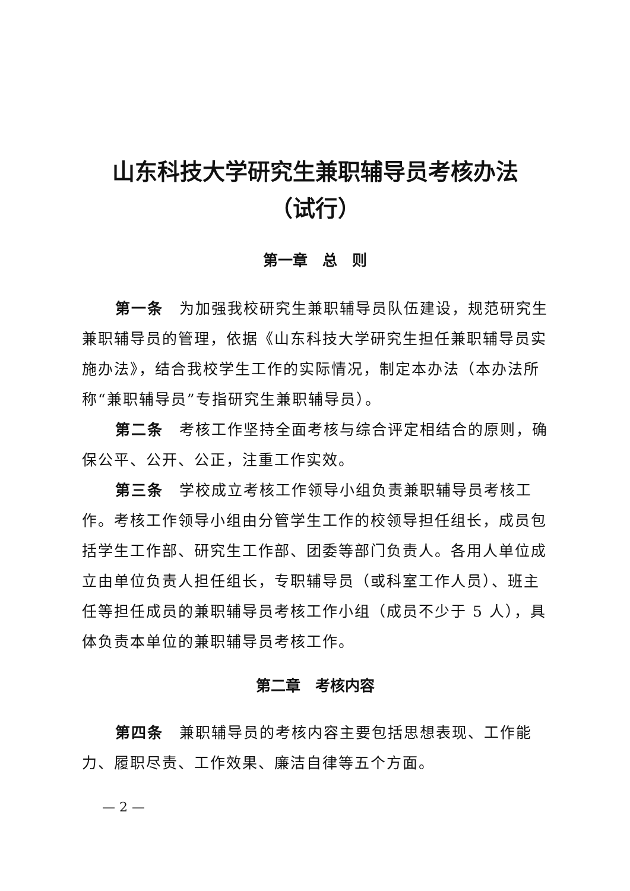山东科技大学研究生兼职辅导员考核办法
（试行）
第一章　总　则
第一条　为加强我校研究生兼职辅导员队伍建设，规范研究生兼职辅导员的管理，依据《山东科技大学研究生担任兼职辅导员实施办法》，结合我校学生工作的实际情况，制定本办法（本办法所称“兼职辅导员”专指研究生兼职辅导员）。
第二条　考核工作坚持全面考核与综合评定相结合的原则，确保公平、公开、公正，注重工作实效。
第三条　学校成立考核工作领导小组负责兼职辅导员考核工作。考核工作领导小组由分管学生工作的校领导担任组长，成员包括学生工作部、研究生工作部、团委等部门负责人。各用人单位成立由单位负责人担任组长，专职辅导员（或科室工作人员）、班主任等担任成员的兼职辅导员考核工作小组（成员不少于 5 人），具体负责本单位的兼职辅导员考核工作。
第二章　考核内容
第四条　兼职辅导员的考核内容主要包括思想表现、工作能力、履职尽责、工作效果、廉洁自律等五个方面。
— 2 —